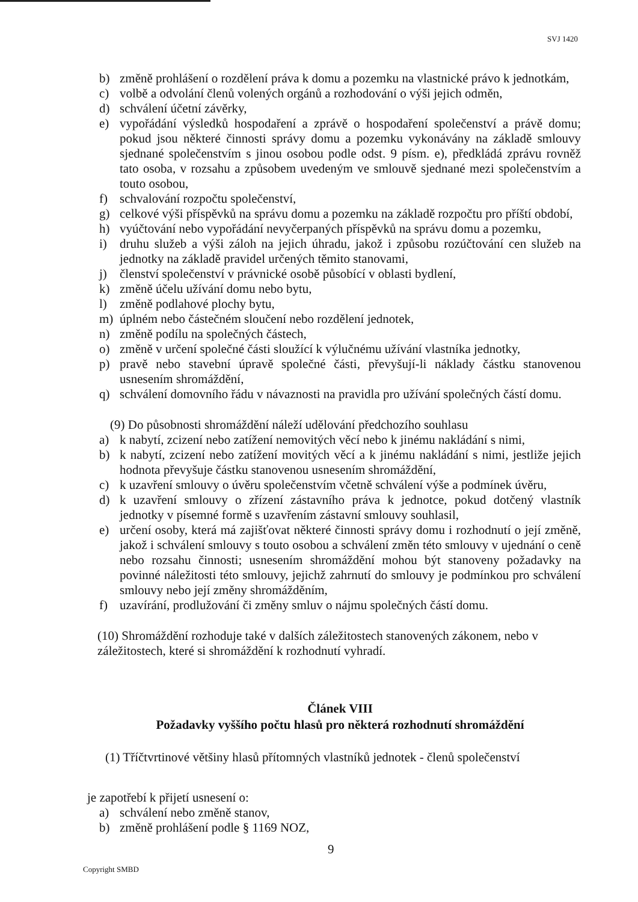SVJ 1420
b) změně prohlášení o rozdělení práva k domu a pozemku na vlastnické právo k jednotkám,
c) volbě a odvolání členů volených orgánů a rozhodování o výši jejich odměn,
d) schválení účetní závěrky,
e) vypořádání výsledků hospodaření a zprávě o hospodaření společenství a právě domu; pokud jsou některé činnosti správy domu a pozemku vykonávány na základě smlouvy sjednané společenstvím s jinou osobou podle odst. 9 písm. e), předkládá zprávu rovněž tato osoba, v rozsahu a způsobem uvedeným ve smlouvě sjednané mezi společenstvím a touto osobou,
f) schvalování rozpočtu společenství,
g) celkové výši příspěvků na správu domu a pozemku na základě rozpočtu pro příští období,
h) vyúčtování nebo vypořádání nevyčerpaných příspěvků na správu domu a pozemku,
i) druhu služeb a výši záloh na jejich úhradu, jakož i způsobu rozúčtování cen služeb na jednotky na základě pravidel určených těmito stanovami,
j) členství společenství v právnické osobě působící v oblasti bydlení,
k) změně účelu užívání domu nebo bytu,
l) změně podlahové plochy bytu,
m) úplném nebo částečném sloučení nebo rozdělení jednotek,
n) změně podílu na společných částech,
o) změně v určení společné části sloužící k výlučnému užívání vlastníka jednotky,
p) pravě nebo stavební úpravě společné části, převyšují-li náklady částku stanovenou usnesením shromáždění,
q) schválení domovního řádu v návaznosti na pravidla pro užívání společných částí domu.
(9) Do působnosti shromáždění náleží udělování předchozího souhlasu
a) k nabytí, zcizení nebo zatížení nemovitých věcí nebo k jinému nakládání s nimi,
b) k nabytí, zcizení nebo zatížení movitých věcí a k jinému nakládání s nimi, jestliže jejich hodnota převyšuje částku stanovenou usnesením shromáždění,
c) k uzavření smlouvy o úvěru společenstvím včetně schválení výše a podmínek úvěru,
d) k uzavření smlouvy o zřízení zástavního práva k jednotce, pokud dotčený vlastník jednotky v písemné formě s uzavřením zástavní smlouvy souhlasil,
e) určení osoby, která má zajišťovat některé činnosti správy domu i rozhodnutí o její změně, jakož i schválení smlouvy s touto osobou a schválení změn této smlouvy v ujednání o ceně nebo rozsahu činnosti; usnesením shromáždění mohou být stanoveny požadavky na povinné náležitosti této smlouvy, jejichž zahrnutí do smlouvy je podmínkou pro schválení smlouvy nebo její změny shromážděním,
f) uzavírání, prodlužování či změny smluv o nájmu společných částí domu.
(10) Shromáždění rozhoduje také v dalších záležitostech stanovených zákonem, nebo v záležitostech, které si shromáždění k rozhodnutí vyhradí.
Článek VIII
Požadavky vyššího počtu hlasů pro některá rozhodnutí shromáždění
(1) Tříčtvrtinové většiny hlasů přítomných vlastníků jednotek - členů společenství
je zapotřebí k přijetí usnesení o:
a) schválení nebo změně stanov,
b) změně prohlášení podle § 1169 NOZ,
9
Copyright SMBD